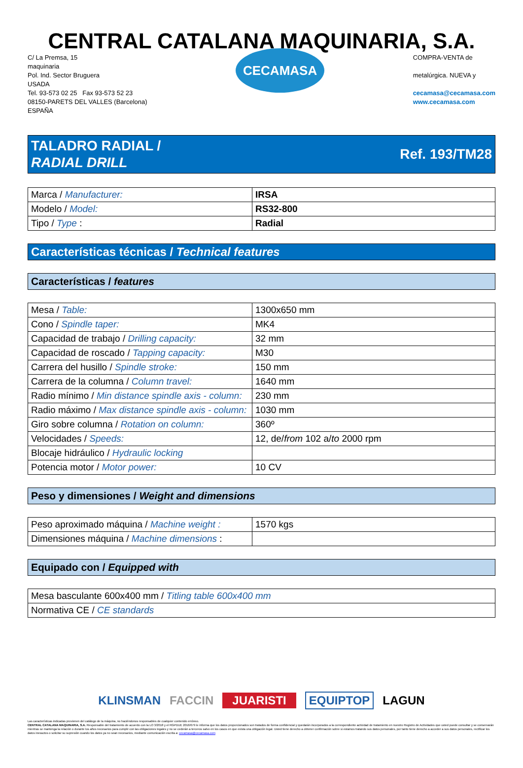CENTRAL CATALANA MAQUINARIA, S.A.
C/ La Premsa, 15
maquinaria
Pol. Ind. Sector Bruguera
USADA
Tel. 93-573 02 25 Fax 93-573 52 23
08150-PARETS DEL VALLES (Barcelona)
ESPAÑA
CECAMASA
COMPRA-VENTA de
metalúrgica. NUEVA y
cecamasa@cecamasa.com
www.cecamasa.com
TALADRO RADIAL /
RADIAL DRILL
Ref. 193/TM28
| Marca / Manufacturer: | IRSA |
| Modelo / Model: | RS32-800 |
| Tipo / Type : | Radial |
Características técnicas / Technical features
Características / features
| Mesa / Table: | 1300x650 mm |
| Cono / Spindle taper: | MK4 |
| Capacidad de trabajo / Drilling capacity: | 32 mm |
| Capacidad de roscado / Tapping capacity: | M30 |
| Carrera del husillo / Spindle stroke: | 150 mm |
| Carrera de la columna / Column travel: | 1640 mm |
| Radio mínimo / Min distance spindle axis - column: | 230 mm |
| Radio máximo / Max distance spindle axis - column: | 1030 mm |
| Giro sobre columna / Rotation on column: | 360º |
| Velocidades / Speeds: | 12, de/ from 102 a/ to 2000 rpm |
| Blocaje hidráulico / Hydraulic locking | |
| Potencia motor / Motor power: | 10 CV |
Peso y dimensiones / Weight and dimensions
| Peso aproximado máquina / Machine weight : | 1570 kgs |
| Dimensiones máquina / Machine dimensions : | |
Equipado con / Equipped with
| Mesa basculante 600x400 mm / Titling table 600x400 mm |
| Normativa CE / CE standards |
KLINSMAN FACCIN JUARISTI EQUIPTOP LAGUN
Las características indicadas provienen del catálogo de la máquina, no haciéndonos responsables de cualquier contenido erróneo.
CENTRAL CATALANA MAQUINARIA, S.A. Responsable del tratamiento de acuerdo con la LO 3/2018 y el RGPDUE 2016/679 le informa que los datos proporcionados son tratados de forma confidencial y quedarán incorporados a la correspondiente actividad de tratamiento en nuestro Registro de Actividades que usted puede consultar y se conservarán mientras se mantenga la relación o durante los años necesarios para cumplir con las obligaciones legales y no se cederán a terceros salvo en los casos en que exista una obligación legal. Usted tiene derecho a obtener confirmación sobre si estamos tratando sus datos personales, por tanto tiene derecho a acceder a sus datos personales, rectificar los datos inexactos o solicitar su supresión cuando los datos ya no sean necesarios, mediante comunicación escrita a: cecamasa@cecamasa.com